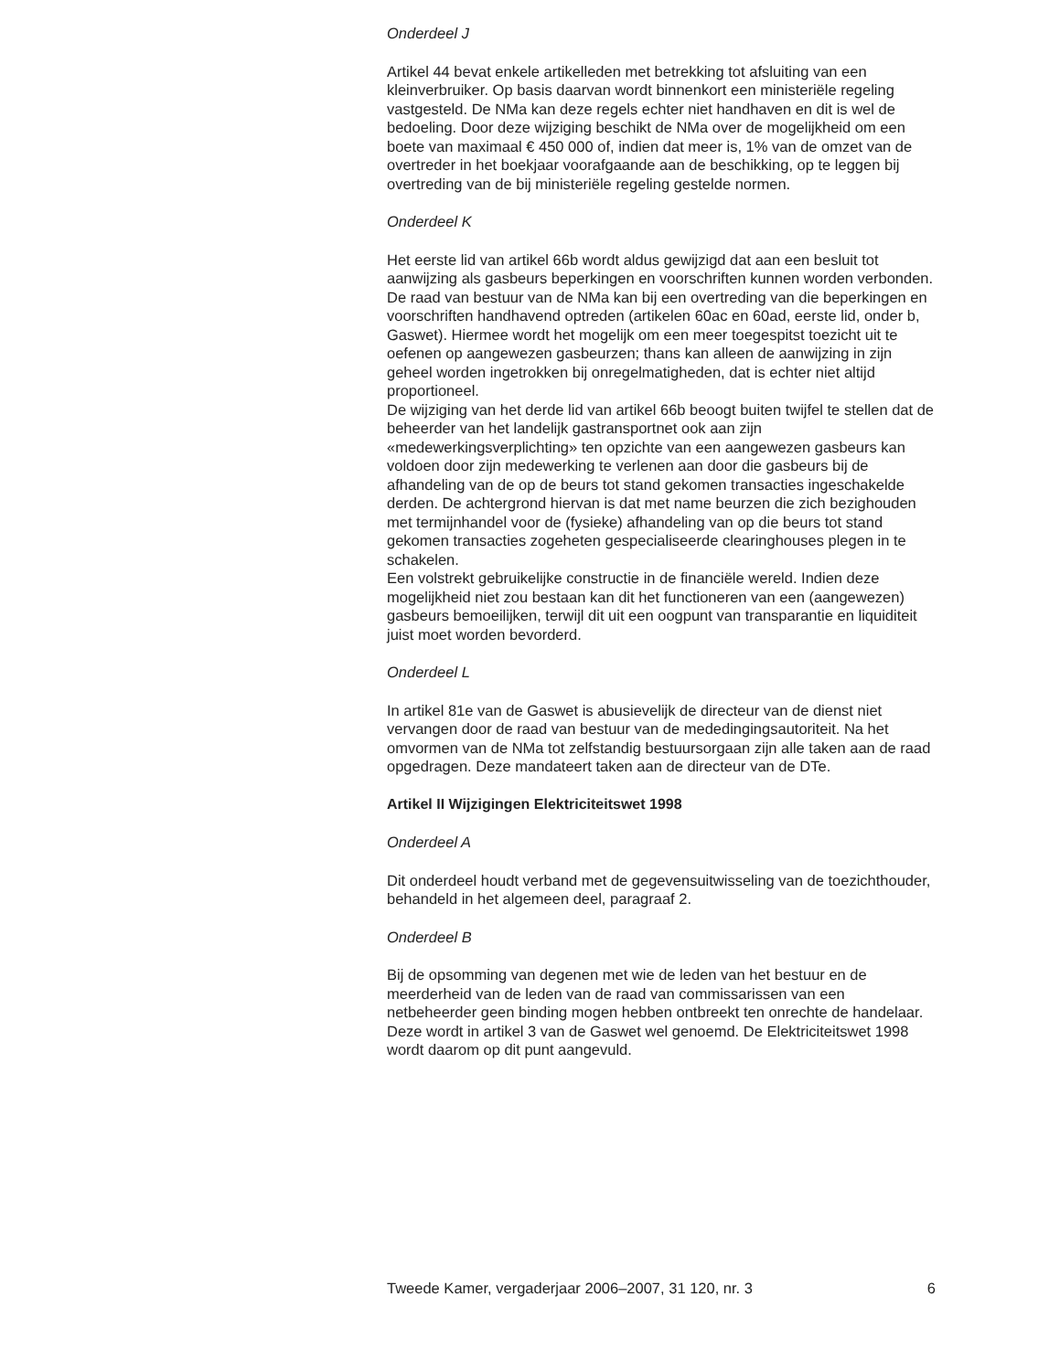Onderdeel J
Artikel 44 bevat enkele artikelleden met betrekking tot afsluiting van een kleinverbruiker. Op basis daarvan wordt binnenkort een ministeriële regeling vastgesteld. De NMa kan deze regels echter niet handhaven en dit is wel de bedoeling. Door deze wijziging beschikt de NMa over de mogelijkheid om een boete van maximaal € 450 000 of, indien dat meer is, 1% van de omzet van de overtreder in het boekjaar voorafgaande aan de beschikking, op te leggen bij overtreding van de bij ministeriële regeling gestelde normen.
Onderdeel K
Het eerste lid van artikel 66b wordt aldus gewijzigd dat aan een besluit tot aanwijzing als gasbeurs beperkingen en voorschriften kunnen worden verbonden. De raad van bestuur van de NMa kan bij een overtreding van die beperkingen en voorschriften handhavend optreden (artikelen 60ac en 60ad, eerste lid, onder b, Gaswet). Hiermee wordt het mogelijk om een meer toegespitst toezicht uit te oefenen op aangewezen gasbeurzen; thans kan alleen de aanwijzing in zijn geheel worden ingetrokken bij onregelmatigheden, dat is echter niet altijd proportioneel.
De wijziging van het derde lid van artikel 66b beoogt buiten twijfel te stellen dat de beheerder van het landelijk gastransportnet ook aan zijn «medewerkingsverplichting» ten opzichte van een aangewezen gasbeurs kan voldoen door zijn medewerking te verlenen aan door die gasbeurs bij de afhandeling van de op de beurs tot stand gekomen transacties ingeschakelde derden. De achtergrond hiervan is dat met name beurzen die zich bezighouden met termijnhandel voor de (fysieke) afhandeling van op die beurs tot stand gekomen transacties zogeheten gespecialiseerde clearinghouses plegen in te schakelen.
Een volstrekt gebruikelijke constructie in de financiële wereld. Indien deze mogelijkheid niet zou bestaan kan dit het functioneren van een (aangewezen) gasbeurs bemoeilijken, terwijl dit uit een oogpunt van transparantie en liquiditeit juist moet worden bevorderd.
Onderdeel L
In artikel 81e van de Gaswet is abusievelijk de directeur van de dienst niet vervangen door de raad van bestuur van de mededingingsautoriteit. Na het omvormen van de NMa tot zelfstandig bestuursorgaan zijn alle taken aan de raad opgedragen. Deze mandateert taken aan de directeur van de DTe.
Artikel II Wijzigingen Elektriciteitswet 1998
Onderdeel A
Dit onderdeel houdt verband met de gegevensuitwisseling van de toezichthouder, behandeld in het algemeen deel, paragraaf 2.
Onderdeel B
Bij de opsomming van degenen met wie de leden van het bestuur en de meerderheid van de leden van de raad van commissarissen van een netbeheerder geen binding mogen hebben ontbreekt ten onrechte de handelaar. Deze wordt in artikel 3 van de Gaswet wel genoemd. De Elektriciteitswet 1998 wordt daarom op dit punt aangevuld.
Tweede Kamer, vergaderjaar 2006–2007, 31 120, nr. 3 6